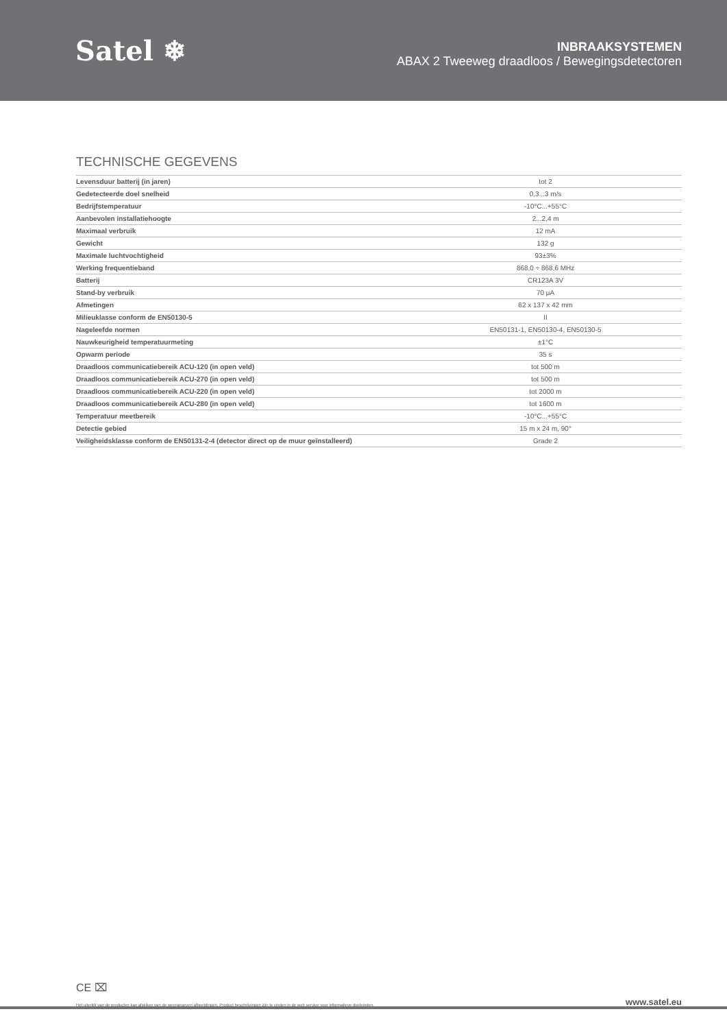Satel ❄
INBRAAKSYSTEMEN
ABAX 2 Tweeweg draadloos / Bewegingsdetectoren
TECHNISCHE GEGEVENS
| Levensduur batterij (in jaren) | tot 2 |
| Gedetecteerde doel snelheid | 0,3...3 m/s |
| Bedrijfstemperatuur | -10°C...+55°C |
| Aanbevolen installatiehoogte | 2...2,4 m |
| Maximaal verbruik | 12 mA |
| Gewicht | 132 g |
| Maximale luchtvochtigheid | 93±3% |
| Werking frequentieband | 868,0 ÷ 868,6 MHz |
| Batterij | CR123A 3V |
| Stand-by verbruik | 70 µA |
| Afmetingen | 62 x 137 x 42 mm |
| Milieuklasse conform de EN50130-5 | II |
| Nageleefde normen | EN50131-1, EN50130-4, EN50130-5 |
| Nauwkeurigheid temperatuurmeting | ±1°C |
| Opwarm periode | 35 s |
| Draadloos communicatiebereik ACU-120 (in open veld) | tot 500 m |
| Draadloos communicatiebereik ACU-270 (in open veld) | tot 500 m |
| Draadloos communicatiebereik ACU-220 (in open veld) | tot 2000 m |
| Draadloos communicatiebereik ACU-280 (in open veld) | tot 1600 m |
| Temperatuur meetbereik | -10°C...+55°C |
| Detectie gebied | 15 m x 24 m, 90° |
| Veiligheidsklasse conform de EN50131-2-4 (detector direct op de muur geïnstalleerd) | Grade 2 |
CE ⌧
Het uiterlijk van de producten kan afwijken van de weergegeven afbeeldingen. Product beschrijvingen zijn te vinden in de web service voor informatieve doeleinden. www.satel.eu